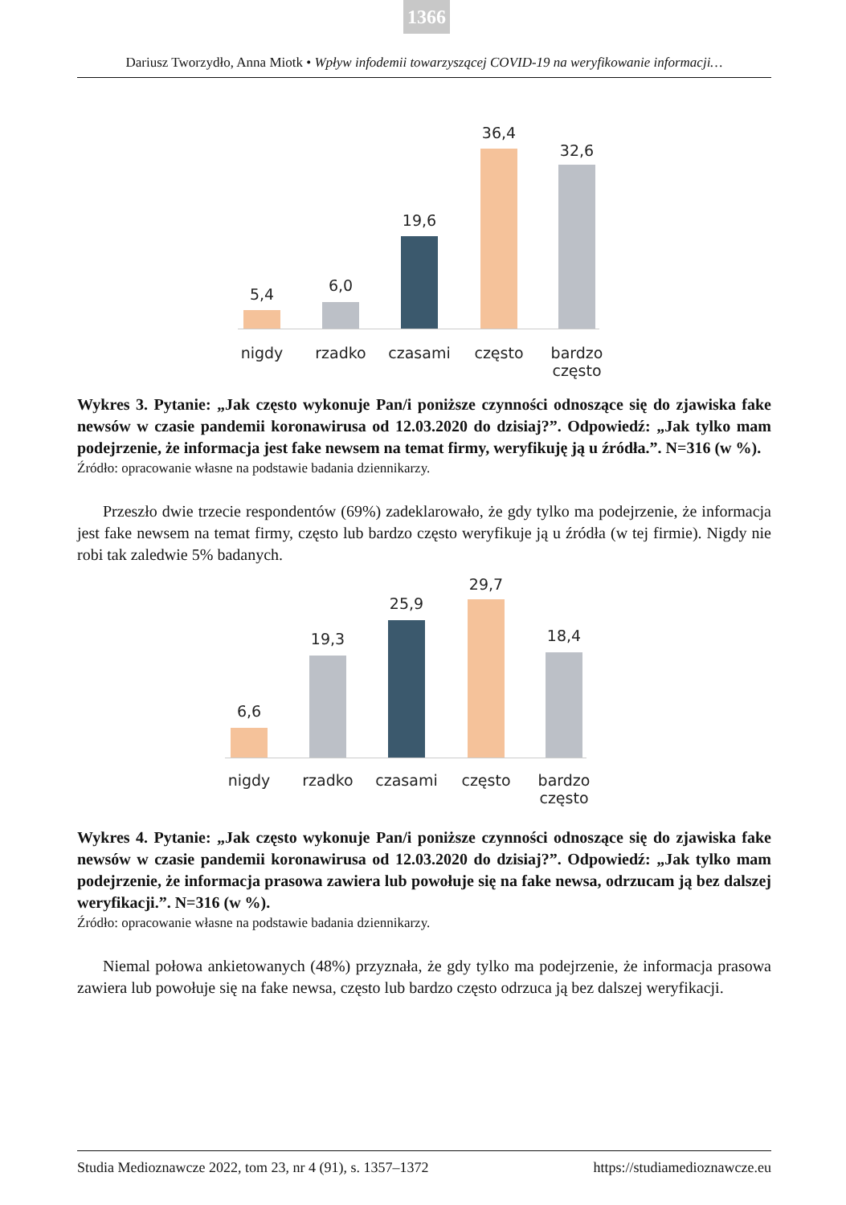1366
Dariusz Tworzydło, Anna Miotk • Wpływ infodemii towarzyszącej COVID-19 na weryfikowanie informacji…
5,4 6,0
19,6
36,4
32,6
nigdy rzadko czasami często
bardzo często
Wykres 3. Pytanie: „Jak często wykonuje Pan/i poniższe czynności odnoszące się do zjawiska fake newsów w czasie pandemii koronawirusa od 12.03.2020 do dzisiaj?”. Odpowiedź: „Jak tylko mam podejrzenie, że informacja jest fake newsem na temat firmy, weryfikuję ją u źródła.”. N=316 (w %).
Źródło: opracowanie własne na podstawie badania dziennikarzy.
Przeszło dwie trzecie respondentów (69%) zadeklarowało, że gdy tylko ma podejrzenie, że informacja jest fake newsem na temat firmy, często lub bardzo często weryfikuje ją u źródła (w tej firmie). Nigdy nie robi tak zaledwie 5% badanych.
6,6
19,3
25,9
29,7
18,4
nigdy rzadko czasami często
bardzo często
Wykres 4. Pytanie: „Jak często wykonuje Pan/i poniższe czynności odnoszące się do zjawiska fake newsów w czasie pandemii koronawirusa od 12.03.2020 do dzisiaj?”. Odpowiedź: „Jak tylko mam podejrzenie, że informacja prasowa zawiera lub powołuje się na fake newsa, odrzucam ją bez dalszej weryfikacji.”. N=316 (w %).
Źródło: opracowanie własne na podstawie badania dziennikarzy.
Niemal połowa ankietowanych (48%) przyznała, że gdy tylko ma podejrzenie, że informacja prasowa zawiera lub powołuje się na fake newsa, często lub bardzo często odrzuca ją bez dalszej weryfikacji.
Studia Medioznawcze 2022, tom 23, nr 4 (91), s. 1357–1372 https://studiamedioznawcze.eu